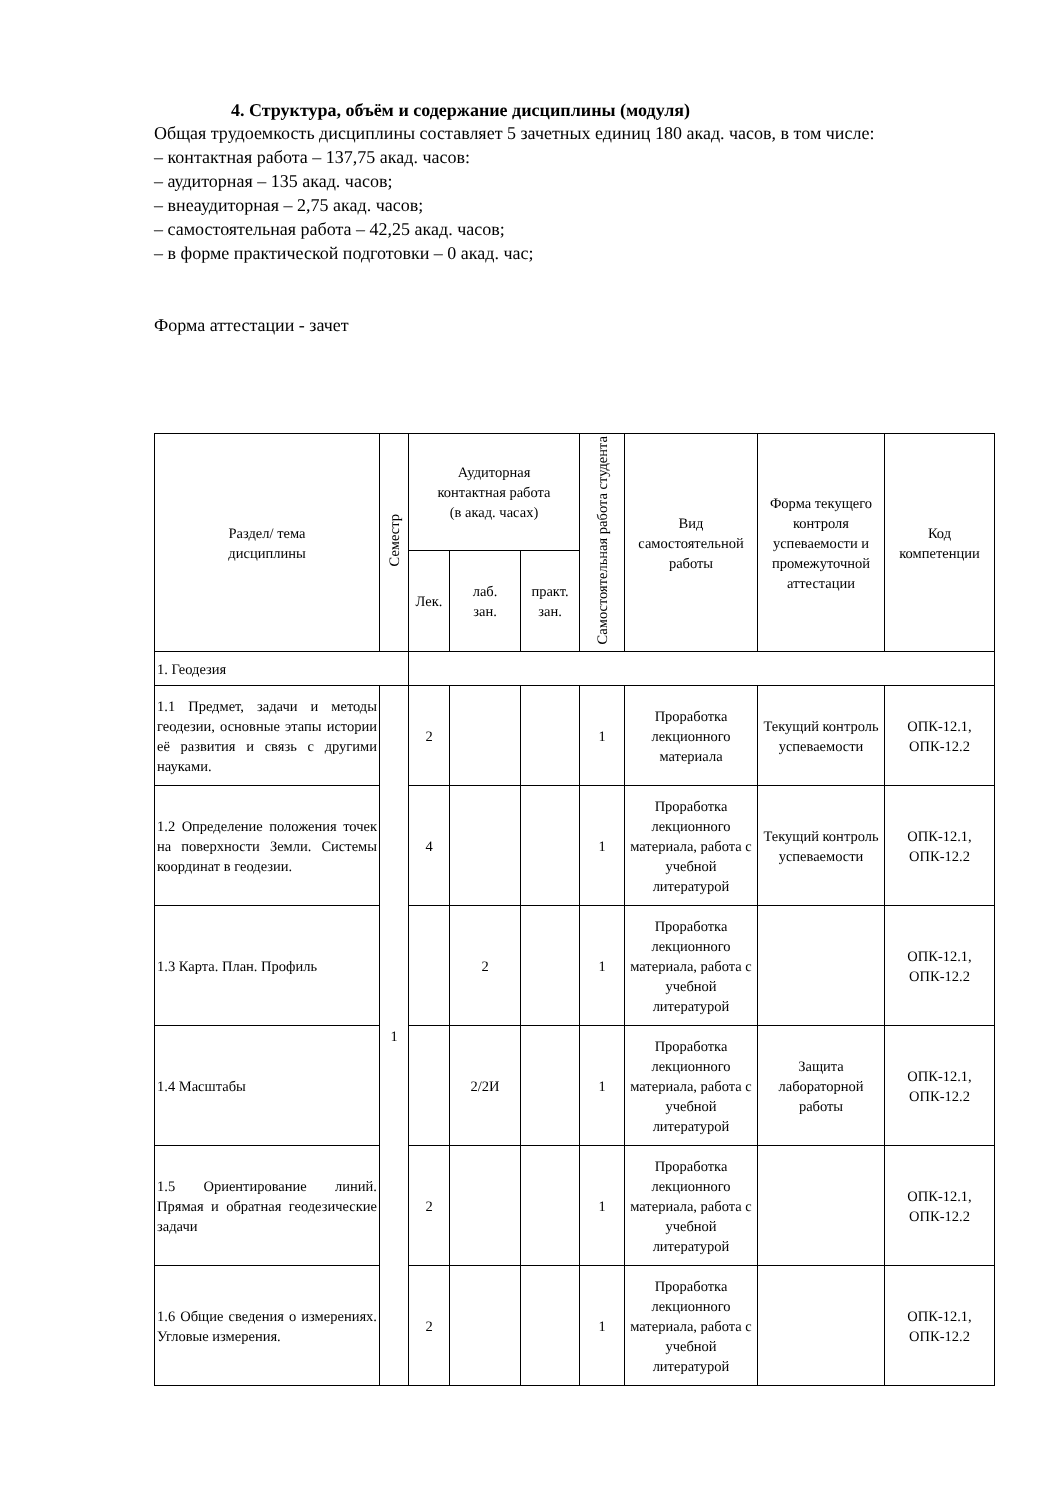4. Структура, объём и содержание дисциплины (модуля)
Общая трудоемкость дисциплины составляет 5 зачетных единиц 180 акад. часов, в том числе:
– контактная работа – 137,75 акад. часов:
– аудиторная – 135 акад. часов;
– внеаудиторная – 2,75 акад. часов;
– самостоятельная работа – 42,25 акад. часов;
– в форме практической подготовки – 0 акад. час;
Форма аттестации - зачет
| Раздел/ тема дисциплины | Семестр | Аудиторная контактная работа (в акад. часах) | | | Самостоятельная работа студента | Вид самостоятельной работы | Форма текущего контроля успеваемости и промежуточной аттестации | Код компетенции |
| --- | --- | --- | --- | --- | --- | --- | --- | --- |
| | | Лек. | лаб. зан. | практ. зан. | | | | |
| 1. Геодезия | | | | | | | | |
| 1.1 Предмет, задачи и методы геодезии, основные этапы истории её развития и связь с другими науками. | 1 | 2 | | | 1 | Проработка лекционного материала | Текущий контроль успеваемости | ОПК-12.1, ОПК-12.2 |
| 1.2 Определение положения точек на поверхности Земли. Системы координат в геодезии. | | 4 | | | 1 | Проработка лекционного материала, работа с учебной литературой | Текущий контроль успеваемости | ОПК-12.1, ОПК-12.2 |
| 1.3 Карта. План. Профиль | | | 2 | | 1 | Проработка лекционного материала, работа с учебной литературой | | ОПК-12.1, ОПК-12.2 |
| 1.4 Масштабы | | | 2/2И | | 1 | Проработка лекционного материала, работа с учебной литературой | Защита лабораторной работы | ОПК-12.1, ОПК-12.2 |
| 1.5 Ориентирование линий. Прямая и обратная геодезические задачи | | 2 | | | 1 | Проработка лекционного материала, работа с учебной литературой | | ОПК-12.1, ОПК-12.2 |
| 1.6 Общие сведения о измерениях. Угловые измерения. | | 2 | | | 1 | Проработка лекционного материала, работа с учебной литературой | | ОПК-12.1, ОПК-12.2 |